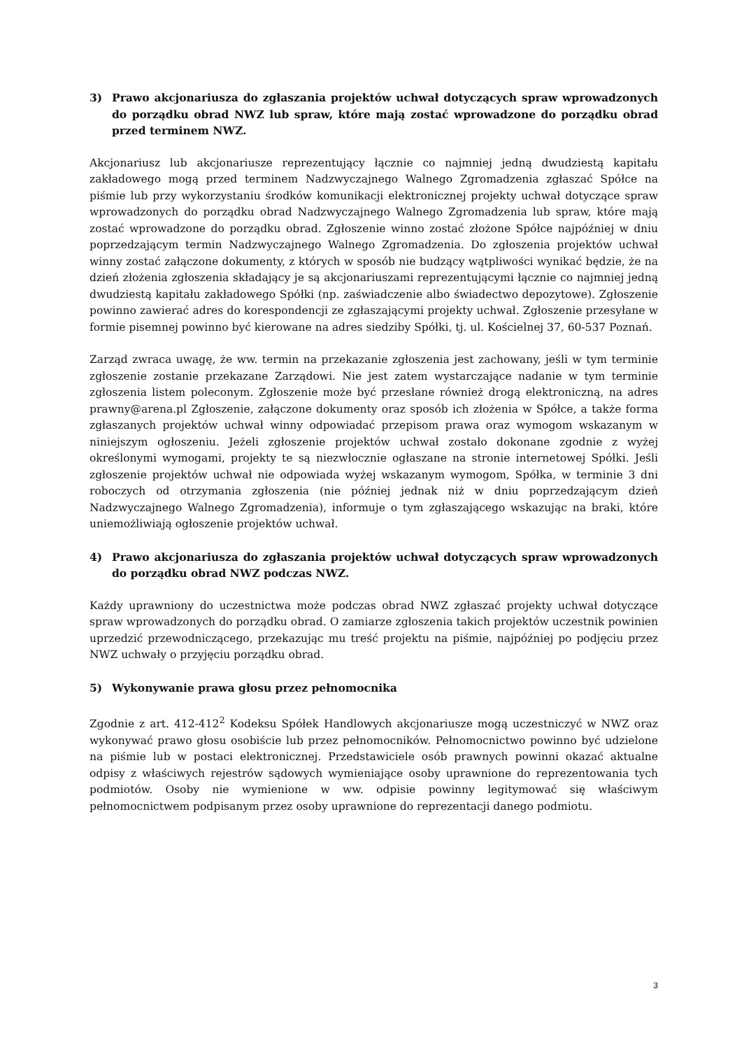3) Prawo akcjonariusza do zgłaszania projektów uchwał dotyczących spraw wprowadzonych do porządku obrad NWZ lub spraw, które mają zostać wprowadzone do porządku obrad przed terminem NWZ.
Akcjonariusz lub akcjonariusze reprezentujący łącznie co najmniej jedną dwudziestą kapitału zakładowego mogą przed terminem Nadzwyczajnego Walnego Zgromadzenia zgłaszać Spółce na piśmie lub przy wykorzystaniu środków komunikacji elektronicznej projekty uchwał dotyczące spraw wprowadzonych do porządku obrad Nadzwyczajnego Walnego Zgromadzenia lub spraw, które mają zostać wprowadzone do porządku obrad. Zgłoszenie winno zostać złożone Spółce najpóźniej w dniu poprzedzającym termin Nadzwyczajnego Walnego Zgromadzenia. Do zgłoszenia projektów uchwał winny zostać załączone dokumenty, z których w sposób nie budzący wątpliwości wynikać będzie, że na dzień złożenia zgłoszenia składający je są akcjonariuszami reprezentującymi łącznie co najmniej jedną dwudziestą kapitału zakładowego Spółki (np. zaświadczenie albo świadectwo depozytowe). Zgłoszenie powinno zawierać adres do korespondencji ze zgłaszającymi projekty uchwał. Zgłoszenie przesyłane w formie pisemnej powinno być kierowane na adres siedziby Spółki, tj. ul. Kościelnej 37, 60-537 Poznań.
Zarząd zwraca uwagę, że ww. termin na przekazanie zgłoszenia jest zachowany, jeśli w tym terminie zgłoszenie zostanie przekazane Zarządowi. Nie jest zatem wystarczające nadanie w tym terminie zgłoszenia listem poleconym. Zgłoszenie może być przesłane również drogą elektroniczną, na adres prawny@arena.pl Zgłoszenie, załączone dokumenty oraz sposób ich złożenia w Spółce, a także forma zgłaszanych projektów uchwał winny odpowiadać przepisom prawa oraz wymogom wskazanym w niniejszym ogłoszeniu. Jeżeli zgłoszenie projektów uchwał zostało dokonane zgodnie z wyżej określonymi wymogami, projekty te są niezwłocznie ogłaszane na stronie internetowej Spółki. Jeśli zgłoszenie projektów uchwał nie odpowiada wyżej wskazanym wymogom, Spółka, w terminie 3 dni roboczych od otrzymania zgłoszenia (nie później jednak niż w dniu poprzedzającym dzień Nadzwyczajnego Walnego Zgromadzenia), informuje o tym zgłaszającego wskazując na braki, które uniemożliwiają ogłoszenie projektów uchwał.
4) Prawo akcjonariusza do zgłaszania projektów uchwał dotyczących spraw wprowadzonych do porządku obrad NWZ podczas NWZ.
Każdy uprawniony do uczestnictwa może podczas obrad NWZ zgłaszać projekty uchwał dotyczące spraw wprowadzonych do porządku obrad. O zamiarze zgłoszenia takich projektów uczestnik powinien uprzedzić przewodniczącego, przekazując mu treść projektu na piśmie, najpóźniej po podjęciu przez NWZ uchwały o przyjęciu porządku obrad.
5) Wykonywanie prawa głosu przez pełnomocnika
Zgodnie z art. 412-412<sup>2</sup> Kodeksu Spółek Handlowych akcjonariusze mogą uczestniczyć w NWZ oraz wykonywać prawo głosu osobiście lub przez pełnomocników. Pełnomocnictwo powinno być udzielone na piśmie lub w postaci elektronicznej. Przedstawiciele osób prawnych powinni okazać aktualne odpisy z właściwych rejestrów sądowych wymieniające osoby uprawnione do reprezentowania tych podmiotów. Osoby nie wymienione w ww. odpisie powinny legitymować się właściwym pełnomocnictwem podpisanym przez osoby uprawnione do reprezentacji danego podmiotu.
3